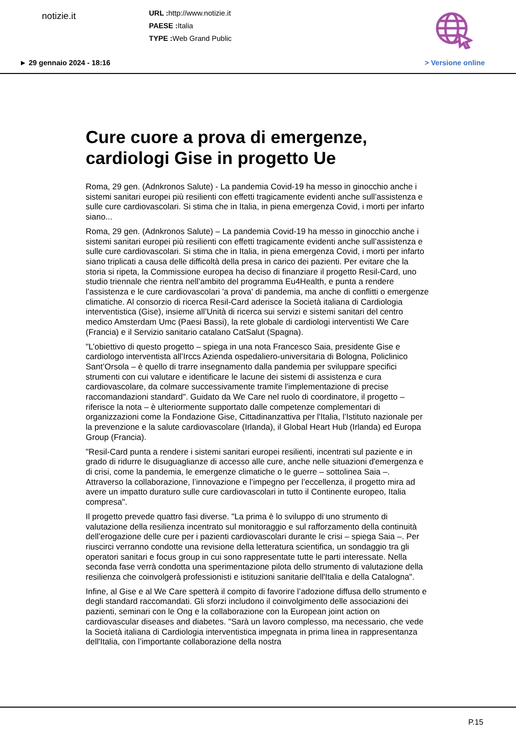notizie.it
URL : http://www.notizie.it
PAESE : Italia
TYPE : Web Grand Public
► 29 gennaio 2024 - 18:16 > Versione online
Cure cuore a prova di emergenze, cardiologi Gise in progetto Ue
Roma, 29 gen. (Adnkronos Salute) - La pandemia Covid-19 ha messo in ginocchio anche i sistemi sanitari europei più resilienti con effetti tragicamente evidenti anche sull’assistenza e sulle cure cardiovascolari. Si stima che in Italia, in piena emergenza Covid, i morti per infarto siano...
Roma, 29 gen. (Adnkronos Salute) – La pandemia Covid-19 ha messo in ginocchio anche i sistemi sanitari europei più resilienti con effetti tragicamente evidenti anche sull’assistenza e sulle cure cardiovascolari. Si stima che in Italia, in piena emergenza Covid, i morti per infarto siano triplicati a causa delle difficoltà della presa in carico dei pazienti. Per evitare che la storia si ripeta, la Commissione europea ha deciso di finanziare il progetto Resil-Card, uno studio triennale che rientra nell’ambito del programma Eu4Health, e punta a rendere l’assistenza e le cure cardiovascolari 'a prova' di pandemia, ma anche di conflitti o emergenze climatiche. Al consorzio di ricerca Resil-Card aderisce la Società italiana di Cardiologia interventistica (Gise), insieme all’Unità di ricerca sui servizi e sistemi sanitari del centro medico Amsterdam Umc (Paesi Bassi), la rete globale di cardiologi interventisti We Care (Francia) e il Servizio sanitario catalano CatSalut (Spagna).
"L’obiettivo di questo progetto – spiega in una nota Francesco Saia, presidente Gise e cardiologo interventista all’Irccs Azienda ospedaliero-universitaria di Bologna, Policlinico Sant’Orsola – è quello di trarre insegnamento dalla pandemia per sviluppare specifici strumenti con cui valutare e identificare le lacune dei sistemi di assistenza e cura cardiovascolare, da colmare successivamente tramite l'implementazione di precise raccomandazioni standard". Guidato da We Care nel ruolo di coordinatore, il progetto – riferisce la nota – è ulteriormente supportato dalle competenze complementari di organizzazioni come la Fondazione Gise, Cittadinanzattiva per l'Italia, l’Istituto nazionale per la prevenzione e la salute cardiovascolare (Irlanda), il Global Heart Hub (Irlanda) ed Europa Group (Francia).
"Resil-Card punta a rendere i sistemi sanitari europei resilienti, incentrati sul paziente e in grado di ridurre le disuguaglianze di accesso alle cure, anche nelle situazioni d'emergenza e di crisi, come la pandemia, le emergenze climatiche o le guerre – sottolinea Saia –. Attraverso la collaborazione, l’innovazione e l’impegno per l’eccellenza, il progetto mira ad avere un impatto duraturo sulle cure cardiovascolari in tutto il Continente europeo, Italia compresa".
Il progetto prevede quattro fasi diverse. "La prima è lo sviluppo di uno strumento di valutazione della resilienza incentrato sul monitoraggio e sul rafforzamento della continuità dell’erogazione delle cure per i pazienti cardiovascolari durante le crisi – spiega Saia –. Per riuscirci verranno condotte una revisione della letteratura scientifica, un sondaggio tra gli operatori sanitari e focus group in cui sono rappresentate tutte le parti interessate. Nella seconda fase verrà condotta una sperimentazione pilota dello strumento di valutazione della resilienza che coinvolgerà professionisti e istituzioni sanitarie dell'Italia e della Catalogna".
Infine, al Gise e al We Care spetterà il compito di favorire l’adozione diffusa dello strumento e degli standard raccomandati. Gli sforzi includono il coinvolgimento delle associazioni dei pazienti, seminari con le Ong e la collaborazione con la European joint action on cardiovascular diseases and diabetes. "Sarà un lavoro complesso, ma necessario, che vede la Società italiana di Cardiologia interventistica impegnata in prima linea in rappresentanza dell'Italia, con l’importante collaborazione della nostra
P.15